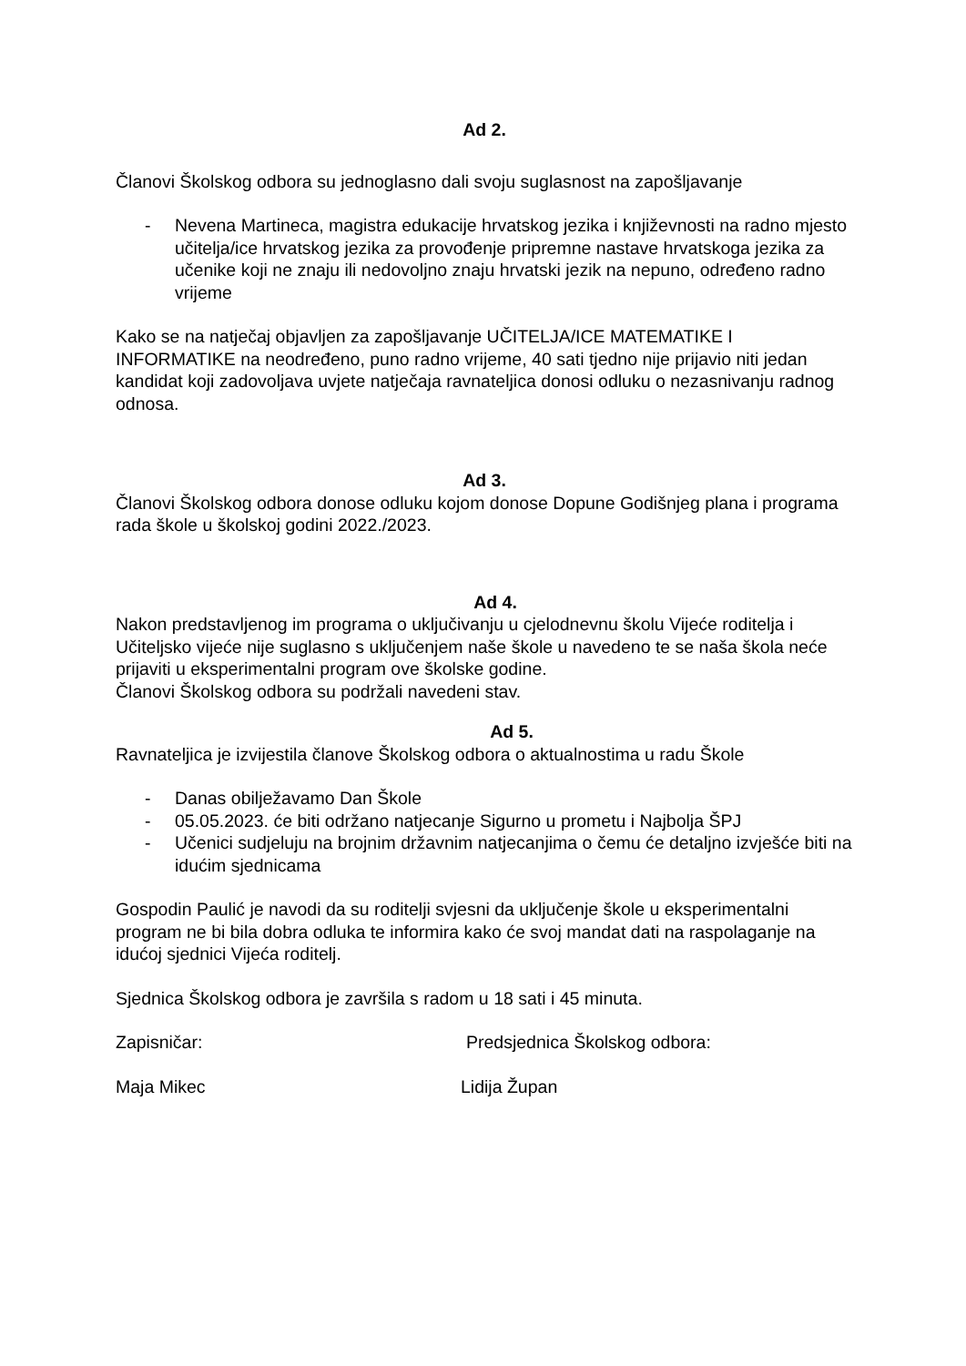Ad 2.
Članovi Školskog odbora su jednoglasno dali svoju suglasnost na zapošljavanje
- Nevena Martineca, magistra edukacije hrvatskog jezika i književnosti na radno mjesto učitelja/ice hrvatskog jezika za provođenje pripremne nastave hrvatskoga jezika za učenike koji ne znaju ili nedovoljno znaju hrvatski jezik na nepuno, određeno radno vrijeme
Kako se na natječaj objavljen za zapošljavanje UČITELJA/ICE MATEMATIKE I INFORMATIKE na neodređeno, puno radno vrijeme, 40 sati tjedno nije prijavio niti jedan kandidat koji zadovoljava uvjete natječaja ravnateljica donosi odluku o nezasnivanju radnog odnosa.
Ad 3.
Članovi Školskog odbora donose odluku kojom donose Dopune Godišnjeg plana i programa rada škole u školskoj godini 2022./2023.
Ad 4.
Nakon predstavljenog im programa o uključivanju u cjelodnevnu školu Vijeće roditelja i Učiteljsko vijeće nije suglasno s uključenjem naše škole u navedeno te se naša škola neće prijaviti u eksperimentalni program ove školske godine.
Članovi Školskog odbora su podržali navedeni stav.
Ad 5.
Ravnateljica je izvijestila članove Školskog odbora o aktualnostima u radu Škole
- Danas obilježavamo Dan Škole
- 05.05.2023. će biti održano natjecanje Sigurno u prometu i Najbolja ŠPJ
- Učenici sudjeluju na brojnim državnim natjecanjima o čemu će detaljno izvješće biti na idućim sjednicama
Gospodin Paulić je navodi da su roditelji svjesni da uključenje škole u eksperimentalni program ne bi bila dobra odluka te informira kako će svoj mandat dati na raspolaganje na idućoj sjednici Vijeća roditelj.
Sjednica Školskog odbora je završila s radom u 18 sati i 45 minuta.
Zapisničar: Predsjednica Školskog odbora:
Maja Mikec Lidija Župan